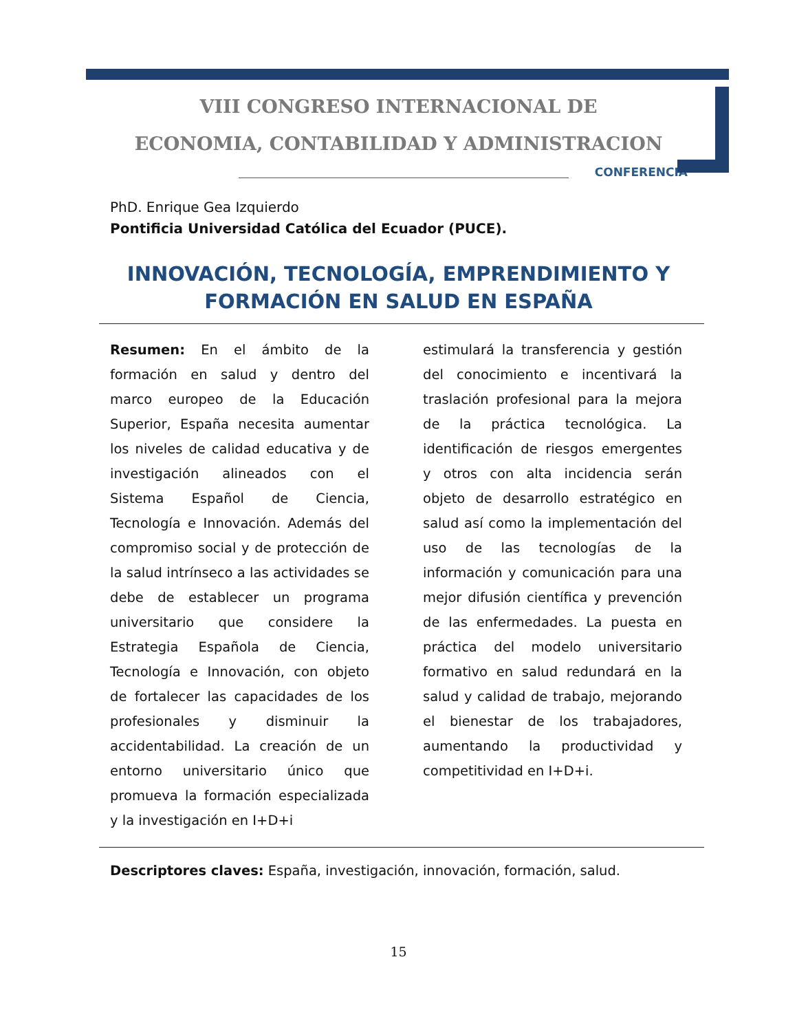VIII CONGRESO INTERNACIONAL DE
ECONOMIA, CONTABILIDAD Y ADMINISTRACION
CONFERENCIA
PhD. Enrique Gea Izquierdo
Pontificia Universidad Católica del Ecuador (PUCE).
INNOVACIÓN, TECNOLOGÍA, EMPRENDIMIENTO Y
FORMACIÓN EN SALUD EN ESPAÑA
Resumen: En el ámbito de la formación en salud y dentro del marco europeo de la Educación Superior, España necesita aumentar los niveles de calidad educativa y de investigación alineados con el Sistema Español de Ciencia, Tecnología e Innovación. Además del compromiso social y de protección de la salud intrínseco a las actividades se debe de establecer un programa universitario que considere la Estrategia Española de Ciencia, Tecnología e Innovación, con objeto de fortalecer las capacidades de los profesionales y disminuir la accidentabilidad. La creación de un entorno universitario único que promueva la formación especializada y la investigación en I+D+i
estimulará la transferencia y gestión del conocimiento e incentivará la traslación profesional para la mejora de la práctica tecnológica. La identificación de riesgos emergentes y otros con alta incidencia serán objeto de desarrollo estratégico en salud así como la implementación del uso de las tecnologías de la información y comunicación para una mejor difusión científica y prevención de las enfermedades. La puesta en práctica del modelo universitario formativo en salud redundará en la salud y calidad de trabajo, mejorando el bienestar de los trabajadores, aumentando la productividad y competitividad en I+D+i.
Descriptores claves: España, investigación, innovación, formación, salud.
15